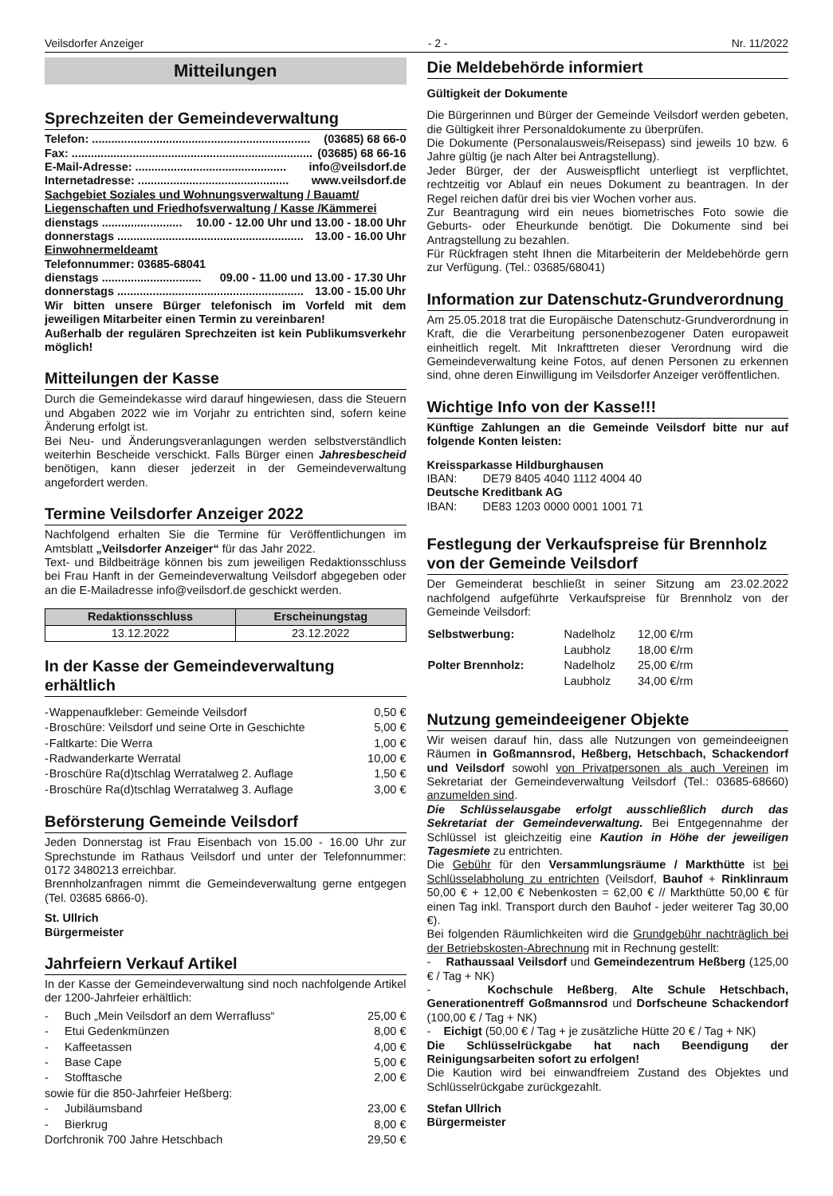Veilsdorfer Anzeiger - 2 - Nr. 11/2022
Mitteilungen
Sprechzeiten der Gemeindeverwaltung
Telefon: .................................................................... (03685) 68 66-0
Fax: ........................................................................... (03685) 68 66-16
E-Mail-Adresse: ............................................... info@veilsdorf.de
Internetadresse: ............................................... www.veilsdorf.de
Sachgebiet Soziales und Wohnungsverwaltung / Bauamt/ Liegenschaften und Friedhofsverwaltung / Kasse /Kämmerei
dienstags ......................... 10.00 - 12.00 Uhr und 13.00 - 18.00 Uhr
donnerstags .......................................................... 13.00 - 16.00 Uhr
Einwohnermeldeamt
Telefonnummer: 03685-68041
dienstags ............................... 09.00 - 11.00 und 13.00 - 17.30 Uhr
donnerstags .......................................................... 13.00 - 15.00 Uhr
Wir bitten unsere Bürger telefonisch im Vorfeld mit dem jeweiligen Mitarbeiter einen Termin zu vereinbaren!
Außerhalb der regulären Sprechzeiten ist kein Publikumsverkehr möglich!
Mitteilungen der Kasse
Durch die Gemeindekasse wird darauf hingewiesen, dass die Steuern und Abgaben 2022 wie im Vorjahr zu entrichten sind, sofern keine Änderung erfolgt ist.
Bei Neu- und Änderungsveranlagungen werden selbstverständlich weiterhin Bescheide verschickt. Falls Bürger einen Jahresbescheid benötigen, kann dieser jederzeit in der Gemeindeverwaltung angefordert werden.
Termine Veilsdorfer Anzeiger 2022
Nachfolgend erhalten Sie die Termine für Veröffentlichungen im Amtsblatt „Veilsdorfer Anzeiger“ für das Jahr 2022.
Text- und Bildbeiträge können bis zum jeweiligen Redaktionsschluss bei Frau Hanft in der Gemeindeverwaltung Veilsdorf abgegeben oder an die E-Mailadresse info@veilsdorf.de geschickt werden.
| Redaktionsschluss | Erscheinungstag |
| --- | --- |
| 13.12.2022 | 23.12.2022 |
In der Kasse der Gemeindeverwaltung erhältlich
| - | Wappenaufkleber: Gemeinde Veilsdorf | 0,50 € |
| - | Broschüre: Veilsdorf und seine Orte in Geschichte | 5,00 € |
| - | Faltkarte: Die Werra | 1,00 € |
| - | Radwanderkarte Werratal | 10,00 € |
| - | Broschüre Ra(d)tschlag Werratalweg 2. Auflage | 1,50 € |
| - | Broschüre Ra(d)tschlag Werratalweg 3. Auflage | 3,00 € |
Beförsterung Gemeinde Veilsdorf
Jeden Donnerstag ist Frau Eisenbach von 15.00 - 16.00 Uhr zur Sprechstunde im Rathaus Veilsdorf und unter der Telefonnummer: 0172 3480213 erreichbar.
Brennholzanfragen nimmt die Gemeindeverwaltung gerne entgegen (Tel. 03685 6866-0).
St. Ullrich
Bürgermeister
Jahrfeiern Verkauf Artikel
In der Kasse der Gemeindeverwaltung sind noch nachfolgende Artikel der 1200-Jahrfeier erhältlich:
| - | Buch „Mein Veilsdorf an dem Werrafluss“ | 25,00 € |
| - | Etui Gedenkmünzen | 8,00 € |
| - | Kaffeetassen | 4,00 € |
| - | Base Cape | 5,00 € |
| - | Stofftasche | 2,00 € |
| sowie für die 850-Jahrfeier Heßberg: | | |
| - | Jubiläumsband | 23,00 € |
| - | Bierkrug | 8,00 € |
| Dorfchronik 700 Jahre Hetschbach | | 29,50 € |
Die Meldebehörde informiert
Gültigkeit der Dokumente
Die Bürgerinnen und Bürger der Gemeinde Veilsdorf werden gebeten, die Gültigkeit ihrer Personaldokumente zu überprüfen.
Die Dokumente (Personalausweis/Reisepass) sind jeweils 10 bzw. 6 Jahre gültig (je nach Alter bei Antragstellung).
Jeder Bürger, der der Ausweispflicht unterliegt ist verpflichtet, rechtzeitig vor Ablauf ein neues Dokument zu beantragen. In der Regel reichen dafür drei bis vier Wochen vorher aus.
Zur Beantragung wird ein neues biometrisches Foto sowie die Geburts- oder Eheurkunde benötigt. Die Dokumente sind bei Antragstellung zu bezahlen.
Für Rückfragen steht Ihnen die Mitarbeiterin der Meldebehörde gern zur Verfügung. (Tel.: 03685/68041)
Information zur Datenschutz-Grundverordnung
Am 25.05.2018 trat die Europäische Datenschutz-Grundverordnung in Kraft, die die Verarbeitung personenbezogener Daten europaweit einheitlich regelt. Mit Inkrafttreten dieser Verordnung wird die Gemeindeverwaltung keine Fotos, auf denen Personen zu erkennen sind, ohne deren Einwilligung im Veilsdorfer Anzeiger veröffentlichen.
Wichtige Info von der Kasse!!!
Künftige Zahlungen an die Gemeinde Veilsdorf bitte nur auf folgende Konten leisten:
Kreissparkasse Hildburghausen
IBAN: DE79 8405 4040 1112 4004 40
Deutsche Kreditbank AG
IBAN: DE83 1203 0000 0001 1001 71
Festlegung der Verkaufspreise für Brennholz von der Gemeinde Veilsdorf
Der Gemeinderat beschließt in seiner Sitzung am 23.02.2022 nachfolgend aufgeführte Verkaufspreise für Brennholz von der Gemeinde Veilsdorf:
| Selbstwerbung: | Nadelholz | 12,00 €/rm |
| | Laubholz | 18,00 €/rm |
| Polter Brennholz: | Nadelholz | 25,00 €/rm |
| | Laubholz | 34,00 €/rm |
Nutzung gemeindeeigener Objekte
Wir weisen darauf hin, dass alle Nutzungen von gemeindeeignen Räumen in Goßmannsrod, Heßberg, Hetschbach, Schackendorf und Veilsdorf sowohl von Privatpersonen als auch Vereinen im Sekretariat der Gemeindeverwaltung Veilsdorf (Tel.: 03685-68660) anzumelden sind.
Die Schlüsselausgabe erfolgt ausschließlich durch das Sekretariat der Gemeindeverwaltung. Bei Entgegennahme der Schlüssel ist gleichzeitig eine Kaution in Höhe der jeweiligen Tagesmiete zu entrichten.
Die Gebühr für den Versammlungsräume / Markthütte ist bei Schlüsselabholung zu entrichten (Veilsdorf, Bauhof + Rinklinraum 50,00 € + 12,00 € Nebenkosten = 62,00 € // Markthütte 50,00 € für einen Tag inkl. Transport durch den Bauhof - jeder weiterer Tag 30,00 €).
Bei folgenden Räumlichkeiten wird die Grundgebühr nachträglich bei der Betriebskosten-Abrechnung mit in Rechnung gestellt:
- Rathaussaal Veilsdorf und Gemeindezentrum Heßberg (125,00 € / Tag + NK)
- Kochschule Heßberg, Alte Schule Hetschbach, Generationentreff Goßmannsrod und Dorfscheune Schackendorf (100,00 € / Tag + NK)
- Eichigt (50,00 € / Tag + je zusätzliche Hütte 20 € / Tag + NK)
Die Schlüsselrückgabe hat nach Beendigung der Reinigungsarbeiten sofort zu erfolgen!
Die Kaution wird bei einwandfreiem Zustand des Objektes und Schlüsselrückgabe zurückgezahlt.
Stefan Ullrich
Bürgermeister